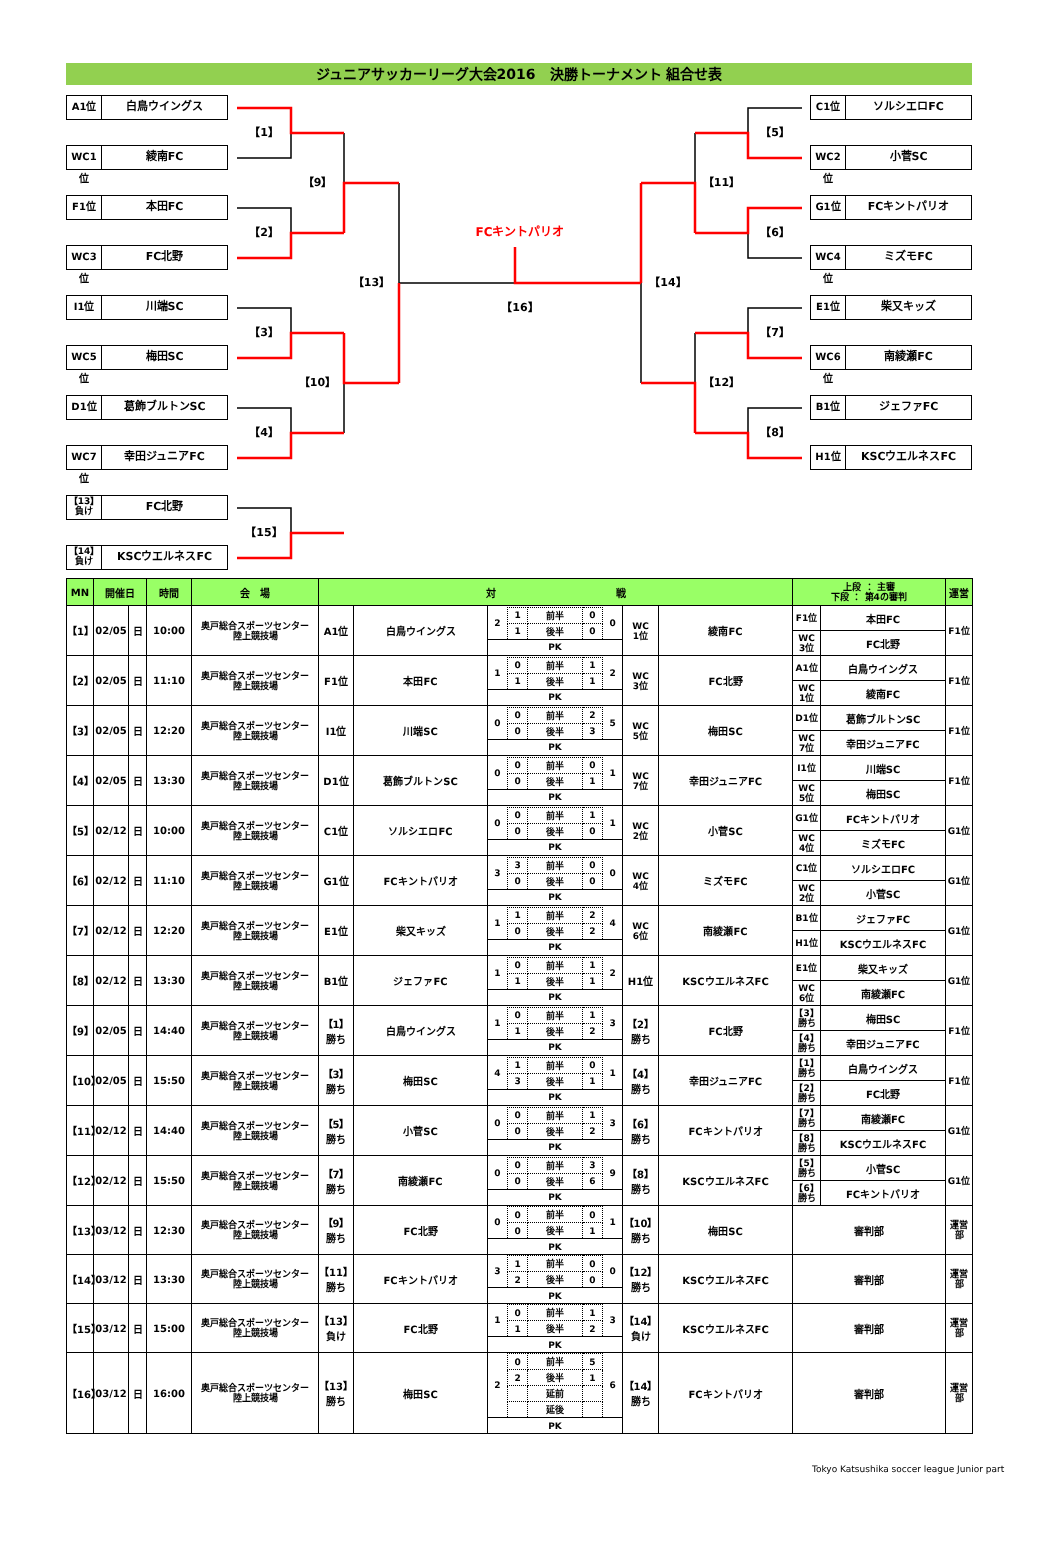ジュニアサッカーリーグ大会2016　決勝トーナメント 組合せ表
A1位 白鳥ウイングス
【1】
WC1位 綾南FC
【9】
F1位 本田FC
【2】
WC3位 FC北野
【13】
I1位 川端SC
【3】
WC5位 梅田SC
【10】
D1位 葛飾ブルトンSC
【4】
WC7位 幸田ジュニアFC
FCキントパリオ
【16】
C1位 ソルシエロFC
【5】
WC2位 小菅SC
【11】
G1位 FCキントパリオ
【6】
WC4位 ミズモFC
【14】
E1位 柴又キッズ
【7】
WC6位 南綾瀬FC
【12】
B1位 ジェファFC
【8】
H1位 KSCウエルネスFC
【13】
負け
FC北野
【15】
【14】
負け
KSCウエルネスFC
| MN | 開催日 | | 時間 | 会 場 | 対 戦 | | | | | 上段 ： 主審 下段 ： 第4の審判 | | 運営 |
| --- | --- | --- | --- | --- | --- | --- | --- | --- | --- | --- | --- | --- |
| 【1】 | 02/05 | 日 | 10:00 | 奥戸総合スポーツセンター 陸上競技場 | A1位 | 白鳥ウイングス | / 2 / 1 / 前半 / 0 / 0 / / / 1 / 後半 / 0 / / / PK / / / / / | WC 1位 | 綾南FC | F1位 | 本田FC | F1位 |
| | | | | | | | | | | WC 3位 | FC北野 | |
| 【2】 | 02/05 | 日 | 11:10 | 奥戸総合スポーツセンター 陸上競技場 | F1位 | 本田FC | / 1 / 0 / 前半 / 1 / 2 / / / 1 / 後半 / 1 / / / PK / / / / / | WC 3位 | FC北野 | A1位 | 白鳥ウイングス | F1位 |
| | | | | | | | | | | WC 1位 | 綾南FC | |
| 【3】 | 02/05 | 日 | 12:20 | 奥戸総合スポーツセンター 陸上競技場 | I1位 | 川端SC | / 0 / 0 / 前半 / 2 / 5 / / / 0 / 後半 / 3 / / / PK / / / / / | WC 5位 | 梅田SC | D1位 | 葛飾ブルトンSC | F1位 |
| | | | | | | | | | | WC 7位 | 幸田ジュニアFC | |
| 【4】 | 02/05 | 日 | 13:30 | 奥戸総合スポーツセンター 陸上競技場 | D1位 | 葛飾ブルトンSC | / 0 / 0 / 前半 / 0 / 1 / / / 0 / 後半 / 1 / / / PK / / / / / | WC 7位 | 幸田ジュニアFC | I1位 | 川端SC | F1位 |
| | | | | | | | | | | WC 5位 | 梅田SC | |
| 【5】 | 02/12 | 日 | 10:00 | 奥戸総合スポーツセンター 陸上競技場 | C1位 | ソルシエロFC | / 0 / 0 / 前半 / 1 / 1 / / / 0 / 後半 / 0 / / / PK / / / / / | WC 2位 | 小菅SC | G1位 | FCキントパリオ | G1位 |
| | | | | | | | | | | WC 4位 | ミズモFC | |
| 【6】 | 02/12 | 日 | 11:10 | 奥戸総合スポーツセンター 陸上競技場 | G1位 | FCキントパリオ | / 3 / 3 / 前半 / 0 / 0 / / / 0 / 後半 / 0 / / / PK / / / / / | WC 4位 | ミズモFC | C1位 | ソルシエロFC | G1位 |
| | | | | | | | | | | WC 2位 | 小菅SC | |
| 【7】 | 02/12 | 日 | 12:20 | 奥戸総合スポーツセンター 陸上競技場 | E1位 | 柴又キッズ | / 1 / 1 / 前半 / 2 / 4 / / / 0 / 後半 / 2 / / / PK / / / / / | WC 6位 | 南綾瀬FC | B1位 | ジェファFC | G1位 |
| | | | | | | | | | | H1位 | KSCウエルネスFC | |
| 【8】 | 02/12 | 日 | 13:30 | 奥戸総合スポーツセンター 陸上競技場 | B1位 | ジェファFC | / 1 / 0 / 前半 / 1 / 2 / / / 1 / 後半 / 1 / / / PK / / / / / | H1位 | KSCウエルネスFC | E1位 | 柴又キッズ | G1位 |
| | | | | | | | | | | WC 6位 | 南綾瀬FC | |
| 【9】 | 02/05 | 日 | 14:40 | 奥戸総合スポーツセンター 陸上競技場 | 【1】 勝ち | 白鳥ウイングス | / 1 / 0 / 前半 / 1 / 3 / / / 1 / 後半 / 2 / / / PK / / / / / | 【2】 勝ち | FC北野 | 【3】 勝ち | 梅田SC | F1位 |
| | | | | | | | | | | 【4】 勝ち | 幸田ジュニアFC | |
| 【10】 | 02/05 | 日 | 15:50 | 奥戸総合スポーツセンター 陸上競技場 | 【3】 勝ち | 梅田SC | / 4 / 1 / 前半 / 0 / 1 / / / 3 / 後半 / 1 / / / PK / / / / / | 【4】 勝ち | 幸田ジュニアFC | 【1】 勝ち | 白鳥ウイングス | F1位 |
| | | | | | | | | | | 【2】 勝ち | FC北野 | |
| 【11】 | 02/12 | 日 | 14:40 | 奥戸総合スポーツセンター 陸上競技場 | 【5】 勝ち | 小菅SC | / 0 / 0 / 前半 / 1 / 3 / / / 0 / 後半 / 2 / / / PK / / / / / | 【6】 勝ち | FCキントパリオ | 【7】 勝ち | 南綾瀬FC | G1位 |
| | | | | | | | | | | 【8】 勝ち | KSCウエルネスFC | |
| 【12】 | 02/12 | 日 | 15:50 | 奥戸総合スポーツセンター 陸上競技場 | 【7】 勝ち | 南綾瀬FC | / 0 / 0 / 前半 / 3 / 9 / / / 0 / 後半 / 6 / / / PK / / / / / | 【8】 勝ち | KSCウエルネスFC | 【5】 勝ち | 小菅SC | G1位 |
| | | | | | | | | | | 【6】 勝ち | FCキントパリオ | |
| 【13】 | 03/12 | 日 | 12:30 | 奥戸総合スポーツセンター 陸上競技場 | 【9】 勝ち | FC北野 | / 0 / 0 / 前半 / 0 / 1 / / / 0 / 後半 / 1 / / / PK / / / / / | 【10】 勝ち | 梅田SC | 審判部 | | 運営 部 |
| 【14】 | 03/12 | 日 | 13:30 | 奥戸総合スポーツセンター 陸上競技場 | 【11】 勝ち | FCキントパリオ | / 3 / 1 / 前半 / 0 / 0 / / / 2 / 後半 / 0 / / / PK / / / / / | 【12】 勝ち | KSCウエルネスFC | 審判部 | | 運営 部 |
| 【15】 | 03/12 | 日 | 15:00 | 奥戸総合スポーツセンター 陸上競技場 | 【13】 負け | FC北野 | / 1 / 0 / 前半 / 1 / 3 / / / 1 / 後半 / 2 / / / PK / / / / / | 【14】 負け | KSCウエルネスFC | 審判部 | | 運営 部 |
| 【16】 | 03/12 | 日 | 16:00 | 奥戸総合スポーツセンター 陸上競技場 | 【13】 勝ち | 梅田SC | / 2 / 0 / 前半 / 5 / 6 / / / 2 / 後半 / 1 / / / / / 延前 / / / / / / 延後 / / / / PK / / / / / | 【14】 勝ち | FCキントパリオ | 審判部 | | 運営 部 |
Tokyo Katsushika soccer league Junior part